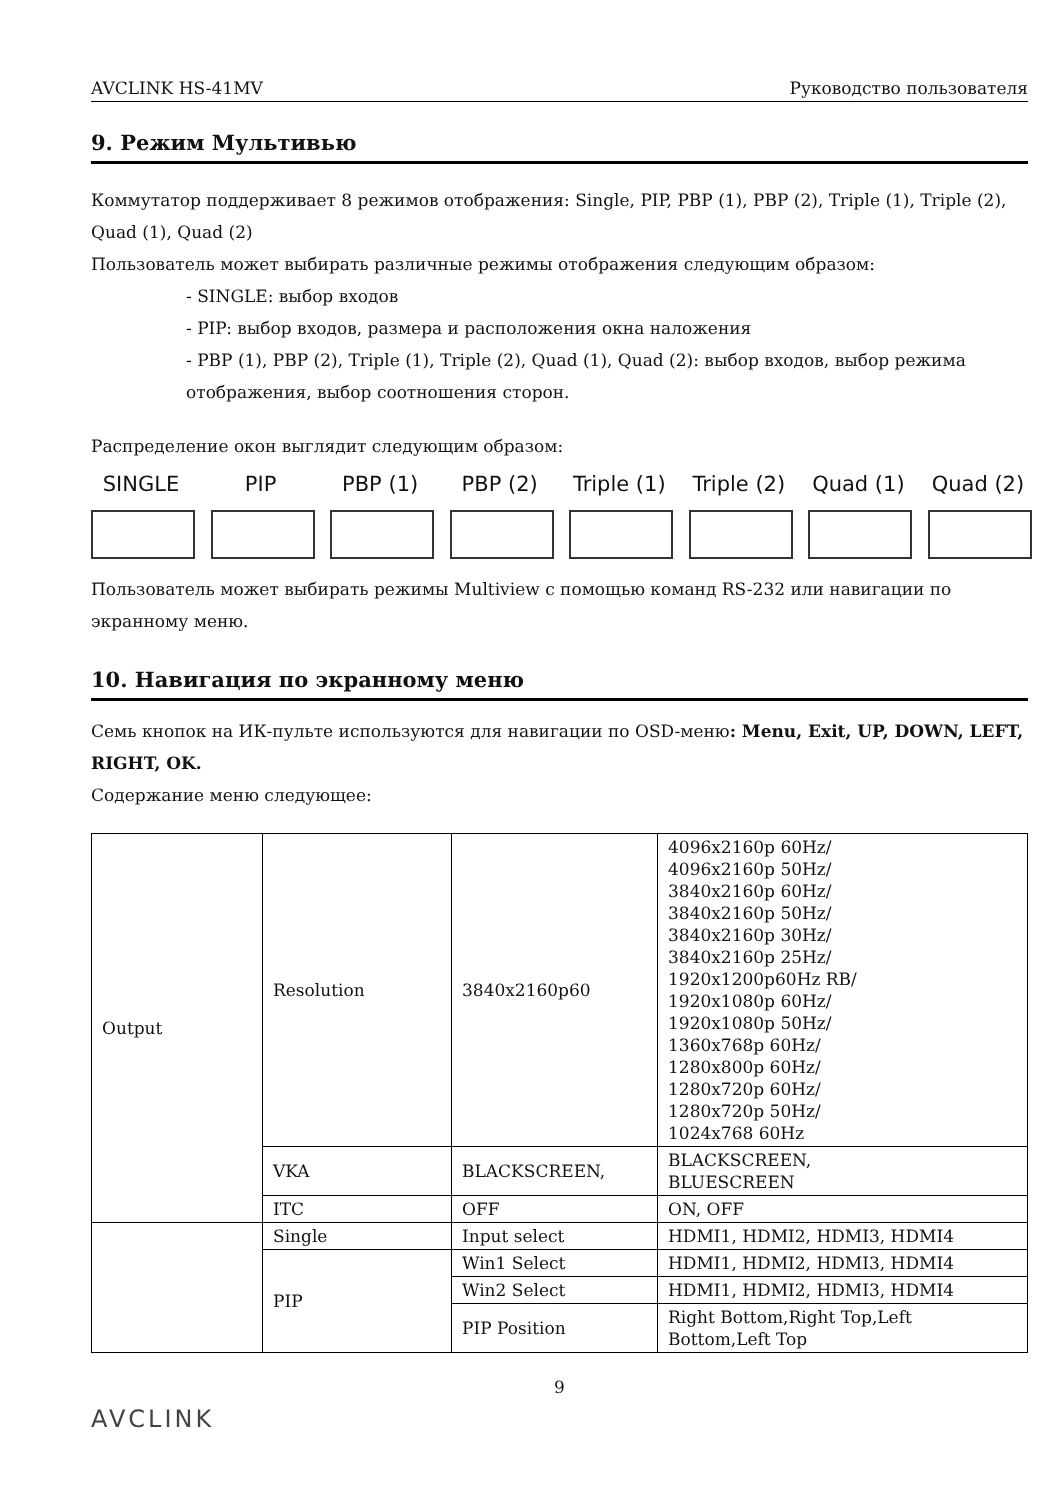AVCLINK HS-41MV Руководство пользователя
9. Режим Мультивью
Коммутатор поддерживает 8 режимов отображения: Single, PIP, PBP (1), PBP (2), Triple (1), Triple (2), Quad (1), Quad (2)
Пользователь может выбирать различные режимы отображения следующим образом:
- SINGLE: выбор входов
- PIP: выбор входов, размера и расположения окна наложения
- PBP (1), PBP (2), Triple (1), Triple (2), Quad (1), Quad (2): выбор входов, выбор режима отображения, выбор соотношения сторон.
Распределение окон выглядит следующим образом:
SINGLE PIP PBP (1) PBP (2) Triple (1)
Triple (2)
Quad (1)
Quad (2)
Пользователь может выбирать режимы Multiview с помощью команд RS-232 или навигации по экранному меню.
10. Навигация по экранному меню
Семь кнопок на ИК-пульте используются для навигации по OSD-меню: Menu, Exit, UP, DOWN, LEFT, RIGHT, OK.
Содержание меню следующее:
| Output | Resolution | 3840x2160p60 | 4096x2160p 60Hz/ 4096x2160p 50Hz/ 3840x2160p 60Hz/ 3840x2160p 50Hz/ 3840x2160p 30Hz/ 3840x2160p 25Hz/ 1920x1200p60Hz RB/ 1920x1080p 60Hz/ 1920x1080p 50Hz/ 1360x768p 60Hz/ 1280x800p 60Hz/ 1280x720p 60Hz/ 1280x720p 50Hz/ 1024x768 60Hz |
| | VKA | BLACKSCREEN, | BLACKSCREEN, BLUESCREEN |
| | ITC | OFF | ON, OFF |
| | Single | Input select | HDMI1, HDMI2, HDMI3, HDMI4 |
| | PIP | Win1 Select | HDMI1, HDMI2, HDMI3, HDMI4 |
| | | Win2 Select | HDMI1, HDMI2, HDMI3, HDMI4 |
| | | PIP Position | Right Bottom,Right Top,Left Bottom,Left Top |
9
AVCLINK